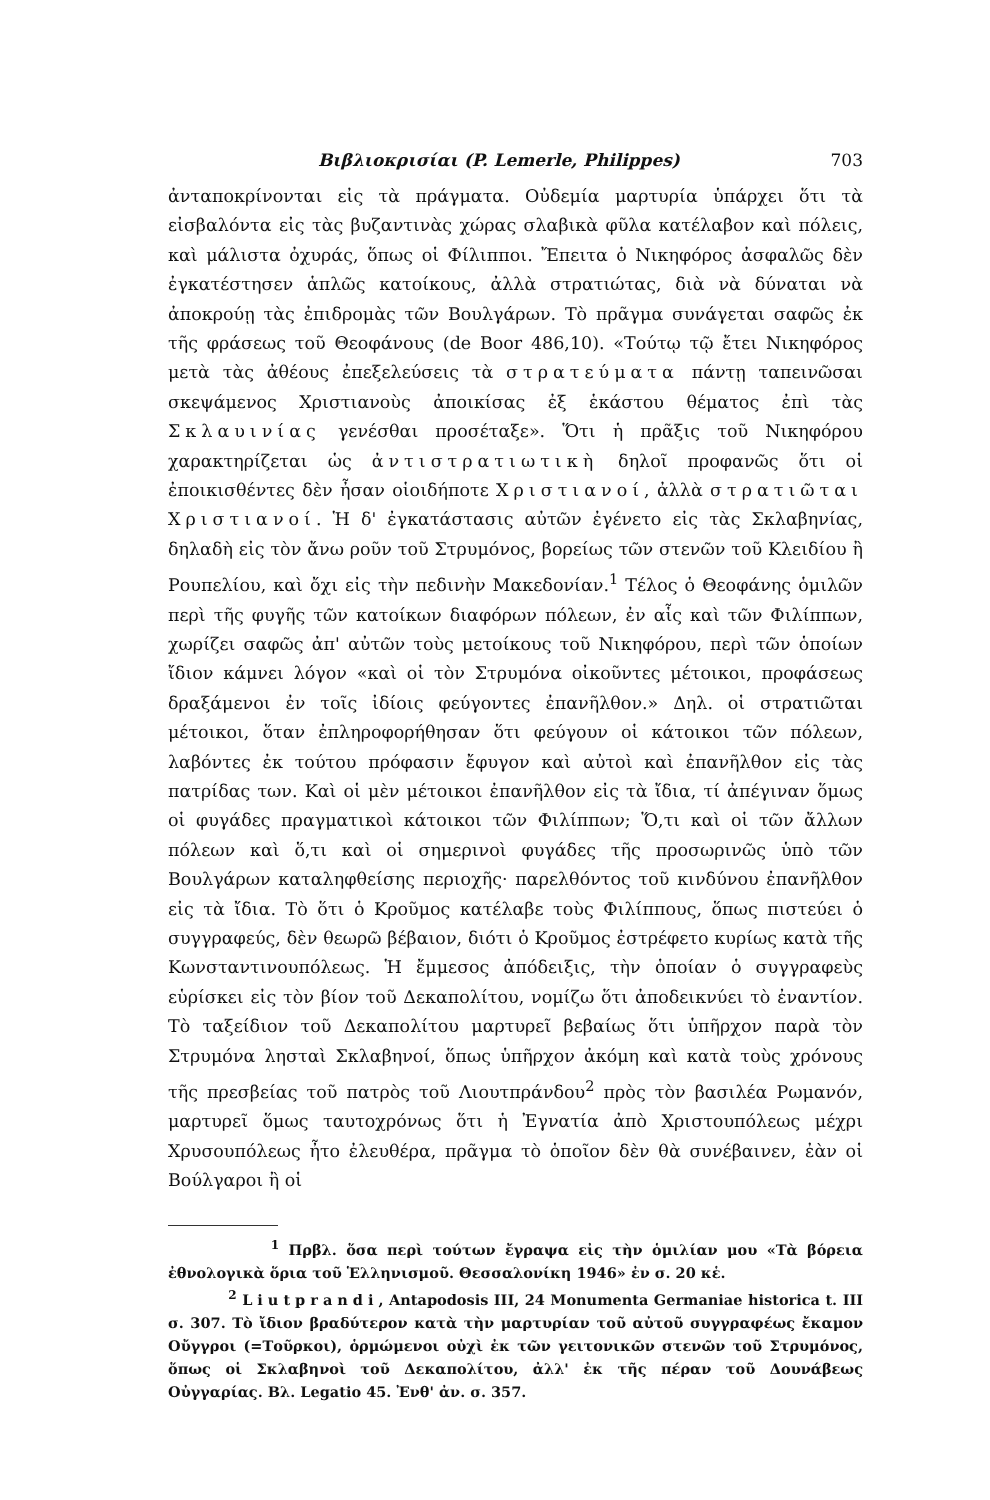Βιβλιοκρισίαι (P. Lemerle, Philippes) 703
ἀνταποκρίνονται εἰς τὰ πράγματα. Οὐδεμία μαρτυρία ὑπάρχει ὅτι τὰ εἰσβαλόντα εἰς τὰς βυζαντινὰς χώρας σλαβικὰ φῦλα κατέλαβον καὶ πόλεις, καὶ μάλιστα ὀχυράς, ὅπως οἱ Φίλιπποι. Ἔπειτα ὁ Νικηφόρος ἀσφαλῶς δὲν ἐγκατέστησεν ἁπλῶς κατοίκους, ἀλλὰ στρατιώτας, διὰ νὰ δύναται νὰ ἀποκρούῃ τὰς ἐπιδρομὰς τῶν Βουλγάρων. Τὸ πρᾶγμα συνάγεται σαφῶς ἐκ τῆς φράσεως τοῦ Θεοφάνους (de Boor 486,10). «Τούτῳ τῷ ἔτει Νικηφόρος μετὰ τὰς ἀθέους ἐπεξελεύσεις τὰ στρατεύματα πάντῃ ταπεινῶσαι σκεψάμενος Χριστιανοὺς ἀποικίσας ἐξ ἑκάστου θέματος ἐπὶ τὰς Σκλαυινίας γενέσθαι προσέταξε». Ὅτι ἡ πρᾶξις τοῦ Νικηφόρου χαρακτηρίζεται ὡς ἀντιστρατιωτικὴ δηλοῖ προφανῶς ὅτι οἱ ἐποικισθέντες δὲν ἦσαν οἱοιδήποτε Χριστιανοί, ἀλλὰ στρατιῶται Χριστιανοί. Ἡ δ' ἐγκατάστασις αὐτῶν ἐγένετο εἰς τὰς Σκλαβηνίας, δηλαδὴ εἰς τὸν ἄνω ροῦν τοῦ Στρυμόνος, βορείως τῶν στενῶν τοῦ Κλειδίου ἢ Ρουπελίου, καὶ ὄχι εἰς τὴν πεδινὴν Μακεδονίαν.<sup>1</sup> Τέλος ὁ Θεοφάνης ὁμιλῶν περὶ τῆς φυγῆς τῶν κατοίκων διαφόρων πόλεων, ἐν αἷς καὶ τῶν Φιλίππων, χωρίζει σαφῶς ἀπ' αὐτῶν τοὺς μετοίκους τοῦ Νικηφόρου, περὶ τῶν ὁποίων ἴδιον κάμνει λόγον «καὶ οἱ τὸν Στρυμόνα οἰκοῦντες μέτοικοι, προφάσεως δραξάμενοι ἐν τοῖς ἰδίοις φεύγοντες ἐπανῆλθον.» Δηλ. οἱ στρατιῶται μέτοικοι, ὅταν ἐπληροφορήθησαν ὅτι φεύγουν οἱ κάτοικοι τῶν πόλεων, λαβόντες ἐκ τούτου πρόφασιν ἔφυγον καὶ αὐτοὶ καὶ ἐπανῆλθον εἰς τὰς πατρίδας των. Καὶ οἱ μὲν μέτοικοι ἐπανῆλθον εἰς τὰ ἴδια, τί ἀπέγιναν ὅμως οἱ φυγάδες πραγματικοὶ κάτοικοι τῶν Φιλίππων; Ὅ,τι καὶ οἱ τῶν ἄλλων πόλεων καὶ ὅ,τι καὶ οἱ σημερινοὶ φυγάδες τῆς προσωρινῶς ὑπὸ τῶν Βουλγάρων καταληφθείσης περιοχῆς· παρελθόντος τοῦ κινδύνου ἐπανῆλθον εἰς τὰ ἴδια. Τὸ ὅτι ὁ Κροῦμος κατέλαβε τοὺς Φιλίππους, ὅπως πιστεύει ὁ συγγραφεύς, δὲν θεωρῶ βέβαιον, διότι ὁ Κροῦμος ἐστρέφετο κυρίως κατὰ τῆς Κωνσταντινουπόλεως. Ἡ ἔμμεσος ἀπόδειξις, τὴν ὁποίαν ὁ συγγραφεὺς εὑρίσκει εἰς τὸν βίον τοῦ Δεκαπολίτου, νομίζω ὅτι ἀποδεικνύει τὸ ἐναντίον. Τὸ ταξείδιον τοῦ Δεκαπολίτου μαρτυρεῖ βεβαίως ὅτι ὑπῆρχον παρὰ τὸν Στρυμόνα λησταὶ Σκλαβηνοί, ὅπως ὑπῆρχον ἀκόμη καὶ κατὰ τοὺς χρόνους τῆς πρεσβείας τοῦ πατρὸς τοῦ Λιουτπράνδου<sup>2</sup> πρὸς τὸν βασιλέα Ρωμανόν, μαρτυρεῖ ὅμως ταυτοχρόνως ὅτι ἡ Ἐγνατία ἀπὸ Χριστουπόλεως μέχρι Χρυσουπόλεως ἦτο ἐλευθέρα, πρᾶγμα τὸ ὁποῖον δὲν θὰ συνέβαινεν, ἐὰν οἱ Βούλγαροι ἢ οἱ
<sup>1</sup> Πρβλ. ὅσα περὶ τούτων ἔγραψα εἰς τὴν ὁμιλίαν μου «Τὰ βόρεια ἐθνολογικὰ ὅρια τοῦ Ἑλληνισμοῦ. Θεσσαλονίκη 1946» ἐν σ. 20 κἑ.
<sup>2</sup> Liutprandi, Antapodosis III, 24 Monumenta Germaniae historica t. III σ. 307. Τὸ ἴδιον βραδύτερον κατὰ τὴν μαρτυρίαν τοῦ αὐτοῦ συγγραφέως ἔκαμον Οὔγγροι (=Τοῦρκοι), ὁρμώμενοι οὐχὶ ἐκ τῶν γειτονικῶν στενῶν τοῦ Στρυμόνος, ὅπως οἱ Σκλαβηνοὶ τοῦ Δεκαπολίτου, ἀλλ' ἐκ τῆς πέραν τοῦ Δουνάβεως Οὐγγαρίας. Βλ. Legatio 45. Ἐνθ' ἀν. σ. 357.